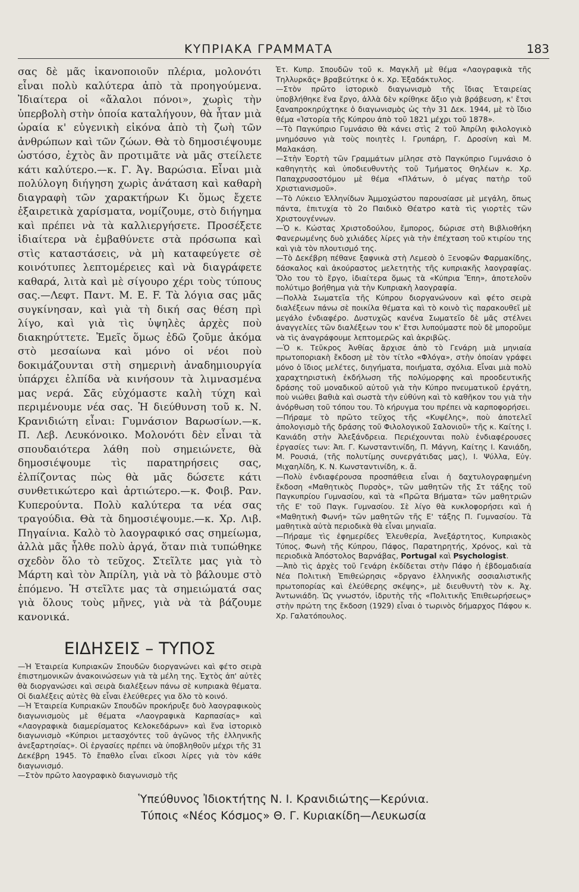ΚΥΠΡΙΑΚΑ ΓΡΑΜΜΑΤΑ 183
σας δὲ μᾶς ἱκανοποιοῦν πλέρια, μολονότι εἶναι πολὺ καλύτερα ἀπὸ τὰ προηγούμενα. Ἰδιαίτερα οἱ «ἄλαλοι πόνοι», χωρὶς τὴν ὑπερβολὴ στὴν ὁποία καταλήγουν, θὰ ἦταν μιὰ ὡραία κ' εὐγενικὴ εἰκόνα ἀπὸ τὴ ζωὴ τῶν ἀνθρώπων καὶ τῶν ζώων. Θὰ τὸ δημοσιέψουμε ὡστόσο, ἐχτὸς ἂν προτιμᾶτε νὰ μᾶς στείλετε κάτι καλύτερο.—κ. Γ. Ἀγ. Βαρώσια. Εἶναι μιὰ πολύλογη διήγηση χωρὶς ἀνάταση καὶ καθαρὴ διαγραφὴ τῶν χαρακτήρων Κι ὅμως ἔχετε ἐξαιρετικὰ χαρίσματα, νομίζουμε, στὸ διήγημα καὶ πρέπει νὰ τὰ καλλιεργήσετε. Προσέξετε ἰδιαίτερα νὰ ἐμβαθύνετε στὰ πρόσωπα καὶ στὶς καταστάσεις, νὰ μὴ καταφεύγετε σὲ κοινότυπες λεπτομέρειες καὶ νὰ διαγράφετε καθαρά, λιτὰ καὶ μὲ σίγουρο χέρι τοὺς τύπους σας.—Λεφτ. Παντ. Μ. Ε. F. Τὰ λόγια σας μᾶς συγκίνησαν, καὶ γιὰ τὴ δική σας θέση πρὶ λίγο, καὶ γιὰ τὶς ὑψηλὲς ἀρχὲς ποὺ διακηρύττετε. Ἐμεῖς ὅμως ἐδῶ ζοῦμε ἀκόμα στὸ μεσαίωνα καὶ μόνο οἱ νέοι ποὺ δοκιμάζουνται στὴ σημερινὴ ἀναδημιουργία ὑπάρχει ἐλπίδα νὰ κινήσουν τὰ λιμνασμένα μας νερά. Σᾶς εὐχόμαστε καλὴ τύχη καὶ περιμένουμε νέα σας. Ἡ διεύθυνση τοῦ κ. Ν. Κρανιδιώτη εἶναι: Γυμνάσιον Βαρωσίων.—κ. Π. Λεβ. Λευκόνοικο. Μολονότι δὲν εἶναι τὰ σπουδαιότερα λάθη ποὺ σημειώνετε, θὰ δημοσιέψουμε τὶς παρατηρήσεις σας, ἐλπίζοντας πὼς θὰ μᾶς δώσετε κάτι συνθετικώτερο καὶ ἀρτιώτερο.—κ. Φοιβ. Ραν. Κυπερούντα. Πολὺ καλύτερα τα νέα σας τραγούδια. Θὰ τὰ δημοσιέψουμε.—κ. Χρ. Λιβ. Πηγαίνια. Καλὸ τὸ λαογραφικό σας σημείωμα, ἀλλὰ μᾶς ἦλθε πολὺ ἀργά, ὅταν πιὰ τυπώθηκε σχεδὸν ὅλο τὸ τεῦχος. Στεῖλτε μας γιὰ τὸ Μάρτη καὶ τὸν Ἀπρίλη, γιὰ νὰ τὸ βάλουμε στὸ ἑπόμενο. Ἡ στεῖλτε μας τὰ σημειώματά σας γιὰ ὅλους τοὺς μῆνες, γιὰ νὰ τὰ βάζουμε κανονικά.
ΕΙΔΗΣΕΙΣ – ΤΥΠΟΣ
—Ἡ Ἑταιρεία Κυπριακῶν Σπουδῶν διοργανώνει καὶ φέτο σειρὰ ἐπιστημονικῶν ἀνακοινώσεων γιὰ τὰ μέλη της. Ἐχτὸς ἀπ' αὐτὲς θὰ διοργανώσει καὶ σειρὰ διαλέξεων πάνω σὲ κυπριακὰ θέματα. Οἱ διαλέξεις αὐτὲς θὰ εἶναι ἐλεύθερες για ὅλο τὸ κοινό.
—Ἡ Ἑταιρεία Κυπριακῶν Σπουδῶν προκήρυξε δυὸ λαογραφικοὺς διαγωνισμοὺς μὲ θέματα «Λαογραφικὰ Καρπασίας» καὶ «Λαογραφικὰ διαμερίσματος Κελοκεδάρων» καὶ ἕνα ἱστορικὸ διαγωνισμὸ «Κύπριοι μετασχόντες τοῦ ἀγῶνος τῆς ἑλληνικῆς ἀνεξαρτησίας». Οἱ ἐργασίες πρέπει νὰ ὑποβληθοῦν μέχρι τῆς 31 Δεκέβρη 1945. Τὸ ἔπαθλο εἶναι εἴκοσι λίρες γιὰ τὸν κάθε διαγωνισμό.
—Στὸν πρῶτο λαογραφικὸ διαγωνισμὸ τῆς
Ἑτ. Κυπρ. Σπουδῶν τοῦ κ. Μαγκλῆ μὲ θέμα «Λαογραφικὰ τῆς Τηλλυρκᾶς» βραβεύτηκε ὁ κ. Χρ. Ἐξαδάκτυλος.
—Στὸν πρῶτο ἱστορικὸ διαγωνισμὸ τῆς ἴδιας Ἑταιρείας ὑποβλήθηκε ἕνα ἔργο, ἀλλὰ δὲν κρίθηκε ἄξιο γιὰ βράβευση, κ' ἔτσι ξαναπροκηρύχτηκε ὁ διαγωνισμὸς ὡς τὴν 31 Δεκ. 1944, μὲ τὸ ἴδιο θέμα «Ἱστορία τῆς Κύπρου ἀπὸ τοῦ 1821 μέχρι τοῦ 1878».
—Τὸ Παγκύπριο Γυμνάσιο θὰ κάνει στὶς 2 τοῦ Ἀπρίλη φιλολογικὸ μνημόσυνο γιὰ τοὺς ποιητὲς Ι. Γρυπάρη, Γ. Δροσίνη καὶ Μ. Μαλακάση.
—Στὴν Ἑορτὴ τῶν Γραμμάτων μίλησε στὸ Παγκύπριο Γυμνάσιο ὁ καθηγητὴς καὶ ὑποδιευθυντὴς τοῦ Τμήματος Θηλέων κ. Χρ. Παπαχρυσοστόμου μὲ θέμα «Πλάτων, ὁ μέγας πατὴρ τοῦ Χριστιανισμοῦ».
—Τὸ Λύκειο Ἑλληνίδων Ἀμμοχώστου παρουσίασε μὲ μεγάλη, ὅπως πάντα, ἐπιτυχία τὸ 2ο Παιδικὸ Θέατρο κατὰ τὶς γιορτὲς τῶν Χριστουγέννων.
—Ὁ κ. Κώστας Χριστοδούλου, ἔμπορος, δώρισε στὴ Βιβλιοθήκη Φανερωμένης δυὸ χιλιάδες λίρες γιὰ τὴν ἐπέχταση τοῦ κτιρίου της καὶ γιὰ τὸν πλουτισμό της.
—Τὸ Δεκέβρη πέθανε ξαφνικὰ στὴ Λεμεσὸ ὁ Ξενοφῶν Φαρμακίδης, δάσκαλος καὶ ἀκούραστος μελετητὴς τῆς κυπριακῆς λαογραφίας. Ὅλο του τὸ ἔργο, ἰδιαίτερα ὅμως τὰ «Κύπρια Ἔπη», ἀποτελοῦν πολύτιμο βοήθημα γιὰ τὴν Κυπριακὴ λαογραφία.
—Πολλὰ Σωματεῖα τῆς Κύπρου διοργανώνουν καὶ φέτο σειρὰ διαλέξεων πάνω σὲ ποικίλα θέματα καὶ τὸ κοινὸ τὶς παρακουθεῖ μὲ μεγάλο ἐνδιαφέρο. Δυστυχῶς κανένα Σωματεῖο δὲ μᾶς στέλνει ἀναγγελίες τῶν διαλέξεων του κ' ἔτσι λυπούμαστε ποὺ δὲ μποροῦμε νὰ τὶς ἀναγράφουμε λεπτομερῶς καὶ ἀκριβῶς.
—Ὁ κ. Τεῦκρος Ἀνθίας ἄρχισε ἀπὸ τὸ Γενάρη μιὰ μηνιαία πρωτοποριακὴ ἔκδοση μὲ τὸν τίτλο «Φλόγα», στὴν ὁποίαν γράφει μόνο ὁ ἴδιος μελέτες, διηγήματα, ποιήματα, σχόλια. Εἶναι μιὰ πολὺ χαραχτηριστικὴ ἐκδήλωση τῆς πολύμορφης καὶ προοδευτικῆς δράσης τοῦ μοναδικοῦ αὐτοῦ γιὰ τὴν Κύπρο πνευματικοῦ ἐργάτη, ποὺ νιώθει βαθιὰ καὶ σωστὰ τὴν εὐθύνη καὶ τὸ καθῆκον του γιὰ τὴν ἀνόρθωση τοῦ τόπου του. Τὸ κήρυγμα του πρέπει νὰ καρποφορήσει.
—Πήραμε τὸ πρῶτο τεῦχος τῆς «Κυψέλης», ποὺ ἀποτελεῖ ἀπολογισμὸ τῆς δράσης τοῦ Φιλολογικοῦ Σαλονιοῦ» τῆς κ. Καίτης Ι. Κανιάδη στὴν Ἀλεξάνδρεια. Περιέχουνται πολὺ ἐνδιαφέρουσες ἐργασίες των: Ἀπ. Γ. Κωνσταντινίδη, Π. Μάγνη, Καίτης Ι. Κανιάδη, Μ. Ρουσιά, (τῆς πολυτίμης συνεργάτιδας μας), Ι. Ψύλλα, Εὐγ. Μιχαηλίδη, Κ. Ν. Κωνσταντινίδη, κ. ἄ.
—Πολὺ ἐνδιαφέρουσα προσπάθεια εἶναι ἡ δαχτυλογραφημένη ἔκδοση «Μαθητικὸς Πυρσὸς», τῶν μαθητῶν τῆς Στ τάξης τοῦ Παγκυπρίου Γυμνασίου, καὶ τὰ «Πρῶτα Βήματα» τῶν μαθητριῶν τῆς Ε' τοῦ Παγκ. Γυμνασίου. Σὲ λίγο θὰ κυκλοφορήσει καὶ ἡ «Μαθητικὴ Φωνή» τῶν μαθητῶν τῆς Ε' τάξης Π. Γυμνασίου. Τὰ μαθητικὰ αὐτὰ περιοδικὰ θὰ εἶναι μηνιαῖα.
—Πήραμε τὶς ἐφημερίδες Ἐλευθερία, Ἀνεξάρτητος, Κυπριακὸς Τύπος, Φωνὴ τῆς Κύπρου, Πάφος, Παρατηρητής, Χρόνος, καὶ τὰ περιοδικὰ Ἀπόστολος Βαρνάβας, Portugal καὶ Psychologist.
—Ἀπὸ τὶς ἀρχὲς τοῦ Γενάρη ἐκδίδεται στὴν Πάφο ἡ ἑβδομαδιαία Νέα Πολιτικὴ Ἐπιθεώρησις «ὄργανο ἑλληνικῆς σοσιαλιστικῆς πρωτοπορίας καὶ ἐλεύθερης σκέψης», μὲ διευθυντὴ τὸν κ. Ἀχ. Ἀντωνιάδη. Ὡς γνωστόν, ἱδρυτὴς τῆς «Πολιτικῆς Ἐπιθεωρήσεως» στὴν πρώτη της ἔκδοση (1929) εἶναι ὁ τωρινὸς δήμαρχος Πάφου κ. Χρ. Γαλατόπουλος.
Ὑπεύθυνος Ἰδιοκτήτης Ν. Ι. Κρανιδιώτης—Κερύνια.
Τύποις «Νέος Κόσμος» Θ. Γ. Κυριακίδη—Λευκωσία